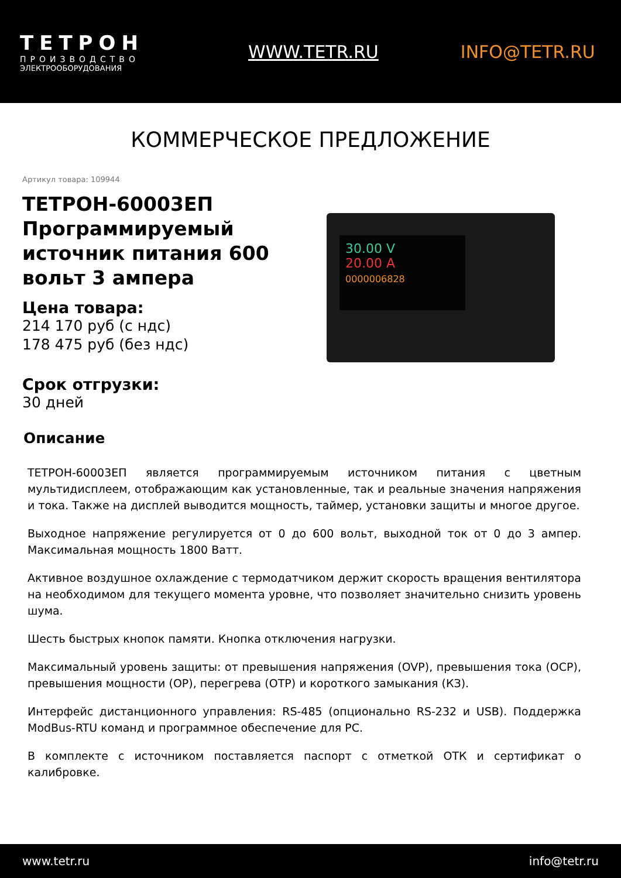ТЕТРОН
ПРОИЗВОДСТВО
ЭЛЕКТРООБОРУДОВАНИЯ
WWW.TETR.RU INFO@TETR.RU
КОММЕРЧЕСКОЕ ПРЕДЛОЖЕНИЕ
Артикул товара: 109944
ТЕТРОН-60003ЕП Программируемый источник питания 600 вольт 3 ампера
Цена товара:
214 170 руб (с ндс)
178 475 руб (без ндс)
Срок отгрузки:
30 дней
30.00 V
20.00 A
0000006828
Описание
ТЕТРОН-60003ЕП является программируемым источником питания с цветным мультидисплеем, отображающим как установленные, так и реальные значения напряжения и тока. Также на дисплей выводится мощность, таймер, установки защиты и многое другое.
Выходное напряжение регулируется от 0 до 600 вольт, выходной ток от 0 до 3 ампер. Максимальная мощность 1800 Ватт.
Активное воздушное охлаждение с термодатчиком держит скорость вращения вентилятора на необходимом для текущего момента уровне, что позволяет значительно снизить уровень шума.
Шесть быстрых кнопок памяти. Кнопка отключения нагрузки.
Максимальный уровень защиты: от превышения напряжения (OVP), превышения тока (OCP), превышения мощности (OP), перегрева (OTP) и короткого замыкания (КЗ).
Интерфейс дистанционного управления: RS-485 (опционально RS-232 и USB). Поддержка ModBus-RTU команд и программное обеспечение для PC.
В комплекте с источником поставляется паспорт с отметкой ОТК и сертификат о калибровке.
www.tetr.ru info@tetr.ru